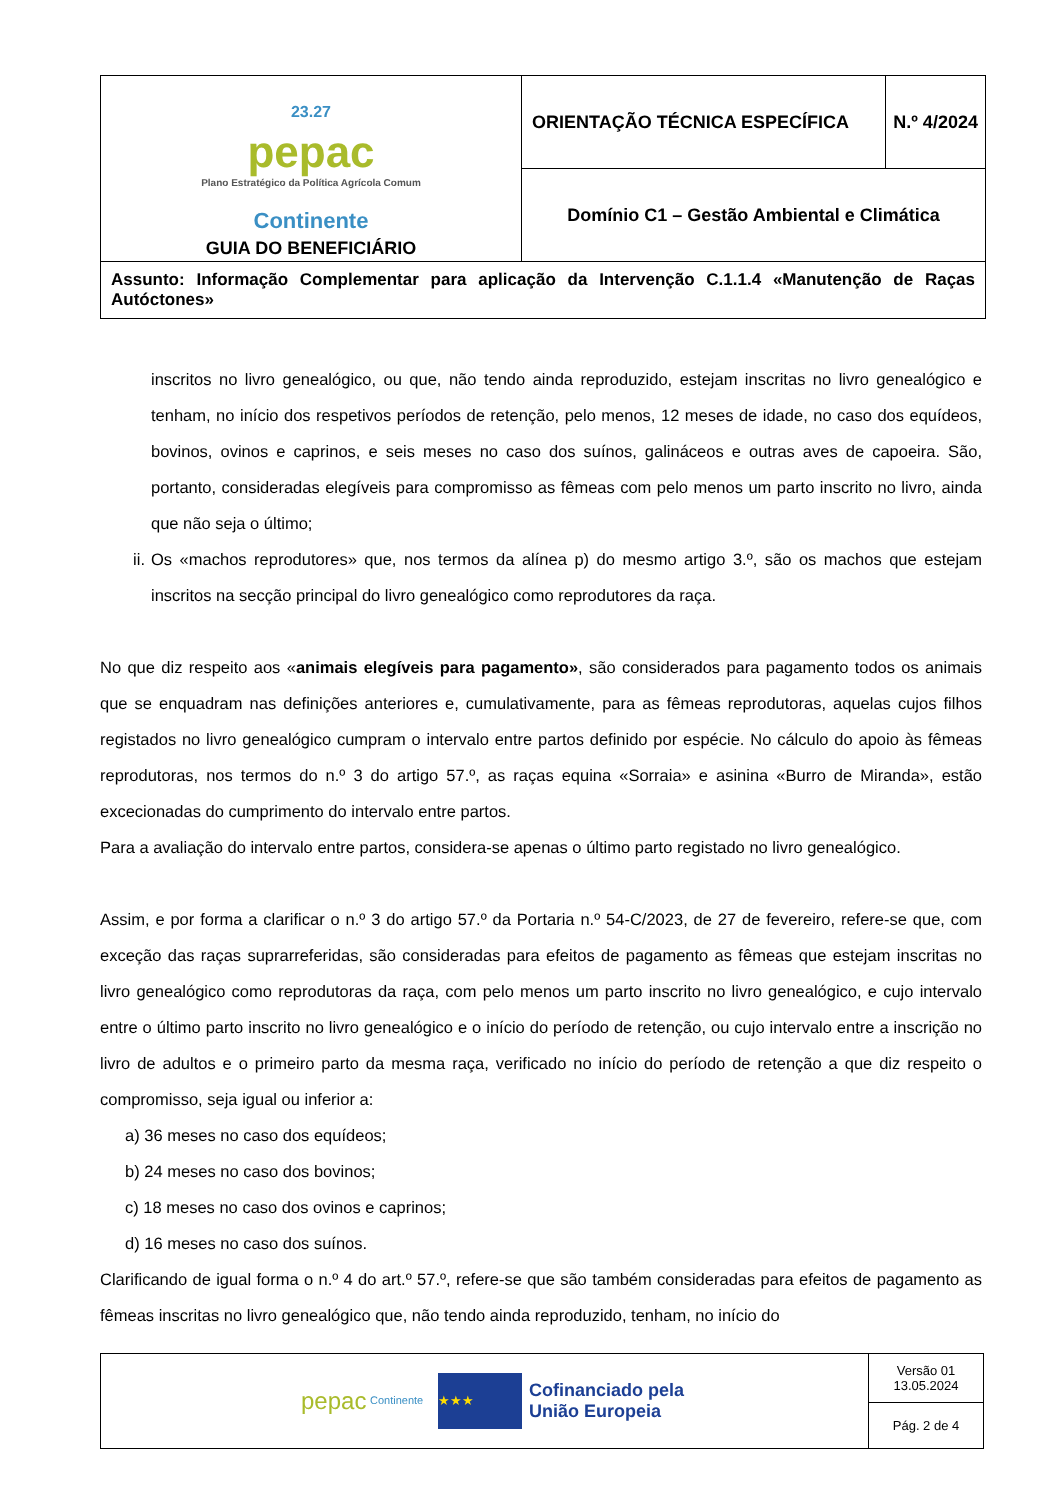| 23.27 pepac Plano Estratégico da Política Agrícola Comum Continente GUIA DO BENEFICIÁRIO | ORIENTAÇÃO TÉCNICA ESPECÍFICA | N.º 4/2024 |
| | Domínio C1 – Gestão Ambiental e Climática | |
| Assunto: Informação Complementar para aplicação da Intervenção C.1.1.4 «Manutenção de Raças Autóctones» | | |
inscritos no livro genealógico, ou que, não tendo ainda reproduzido, estejam inscritas no livro genealógico e tenham, no início dos respetivos períodos de retenção, pelo menos, 12 meses de idade, no caso dos equídeos, bovinos, ovinos e caprinos, e seis meses no caso dos suínos, galináceos e outras aves de capoeira. São, portanto, consideradas elegíveis para compromisso as fêmeas com pelo menos um parto inscrito no livro, ainda que não seja o último;
ii. Os «machos reprodutores» que, nos termos da alínea p) do mesmo artigo 3.º, são os machos que estejam inscritos na secção principal do livro genealógico como reprodutores da raça.
No que diz respeito aos «animais elegíveis para pagamento», são considerados para pagamento todos os animais que se enquadram nas definições anteriores e, cumulativamente, para as fêmeas reprodutoras, aquelas cujos filhos registados no livro genealógico cumpram o intervalo entre partos definido por espécie. No cálculo do apoio às fêmeas reprodutoras, nos termos do n.º 3 do artigo 57.º, as raças equina «Sorraia» e asinina «Burro de Miranda», estão excecionadas do cumprimento do intervalo entre partos.
Para a avaliação do intervalo entre partos, considera-se apenas o último parto registado no livro genealógico.
Assim, e por forma a clarificar o n.º 3 do artigo 57.º da Portaria n.º 54-C/2023, de 27 de fevereiro, refere-se que, com exceção das raças suprarreferidas, são consideradas para efeitos de pagamento as fêmeas que estejam inscritas no livro genealógico como reprodutoras da raça, com pelo menos um parto inscrito no livro genealógico, e cujo intervalo entre o último parto inscrito no livro genealógico e o início do período de retenção, ou cujo intervalo entre a inscrição no livro de adultos e o primeiro parto da mesma raça, verificado no início do período de retenção a que diz respeito o compromisso, seja igual ou inferior a:
a) 36 meses no caso dos equídeos;
b) 24 meses no caso dos bovinos;
c) 18 meses no caso dos ovinos e caprinos;
d) 16 meses no caso dos suínos.
Clarificando de igual forma o n.º 4 do art.º 57.º, refere-se que são também consideradas para efeitos de pagamento as fêmeas inscritas no livro genealógico que, não tendo ainda reproduzido, tenham, no início do
| pepac Continente ★★★ Cofinanciado pela União Europeia | Versão 01 13.05.2024 |
| | Pág. 2 de 4 |